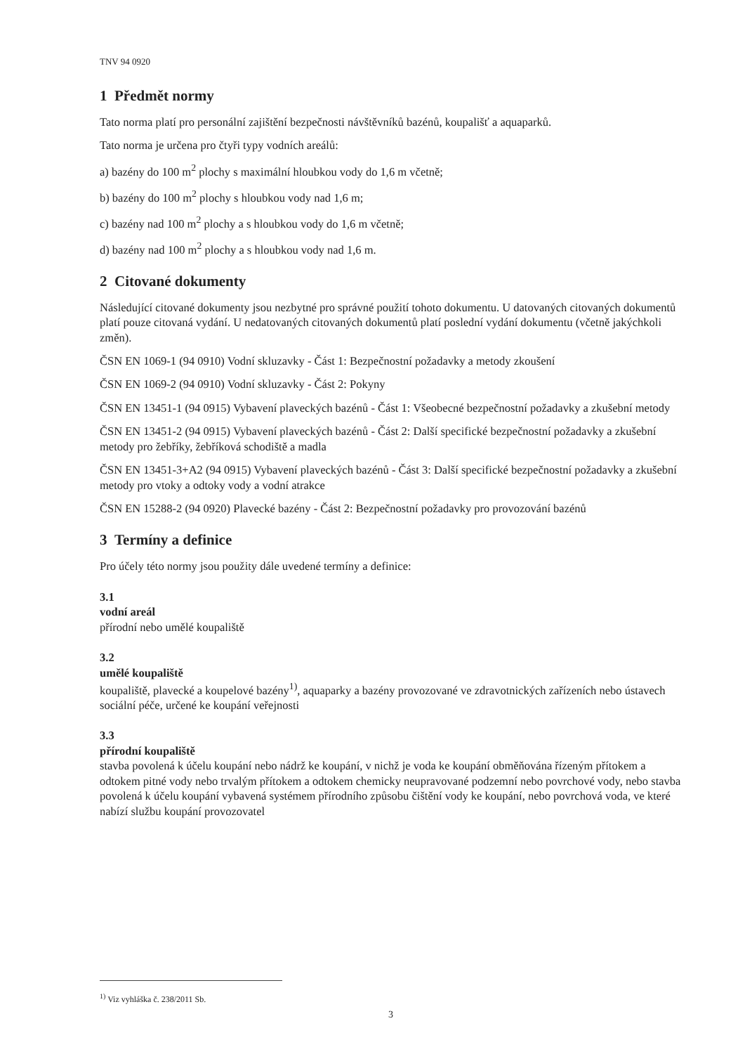TNV 94 0920
1 Předmět normy
Tato norma platí pro personální zajištění bezpečnosti návštěvníků bazénů, koupališť a aquaparků.
Tato norma je určena pro čtyři typy vodních areálů:
a) bazény do 100 m<sup>2</sup> plochy s maximální hloubkou vody do 1,6 m včetně;
b) bazény do 100 m<sup>2</sup> plochy s hloubkou vody nad 1,6 m;
c) bazény nad 100 m<sup>2</sup> plochy a s hloubkou vody do 1,6 m včetně;
d) bazény nad 100 m<sup>2</sup> plochy a s hloubkou vody nad 1,6 m.
2 Citované dokumenty
Následující citované dokumenty jsou nezbytné pro správné použití tohoto dokumentu. U datovaných citovaných dokumentů platí pouze citovaná vydání. U nedatovaných citovaných dokumentů platí poslední vydání dokumentu (včetně jakýchkoli změn).
ČSN EN 1069-1 (94 0910) Vodní skluzavky - Část 1: Bezpečnostní požadavky a metody zkoušení
ČSN EN 1069-2 (94 0910) Vodní skluzavky - Část 2: Pokyny
ČSN EN 13451-1 (94 0915) Vybavení plaveckých bazénů - Část 1: Všeobecné bezpečnostní požadavky a zkušební metody
ČSN EN 13451-2 (94 0915) Vybavení plaveckých bazénů - Část 2: Další specifické bezpečnostní požadavky a zkušební metody pro žebříky, žebříková schodiště a madla
ČSN EN 13451-3+A2 (94 0915) Vybavení plaveckých bazénů - Část 3: Další specifické bezpečnostní požadavky a zkušební metody pro vtoky a odtoky vody a vodní atrakce
ČSN EN 15288-2 (94 0920) Plavecké bazény - Část 2: Bezpečnostní požadavky pro provozování bazénů
3 Termíny a definice
Pro účely této normy jsou použity dále uvedené termíny a definice:
3.1
vodní areál
přírodní nebo umělé koupaliště
3.2
umělé koupaliště
koupaliště, plavecké a koupelové bazény<sup>1)</sup>, aquaparky a bazény provozované ve zdravotnických zařízeních nebo ústavech sociální péče, určené ke koupání veřejnosti
3.3
přírodní koupaliště
stavba povolená k účelu koupání nebo nádrž ke koupání, v nichž je voda ke koupání obměňována řízeným přítokem a odtokem pitné vody nebo trvalým přítokem a odtokem chemicky neupravované podzemní nebo povrchové vody, nebo stavba povolená k účelu koupání vybavená systémem přírodního způsobu čištění vody ke koupání, nebo povrchová voda, ve které nabízí službu koupání provozovatel
<sup>1)</sup> Viz vyhláška č. 238/2011 Sb.
3